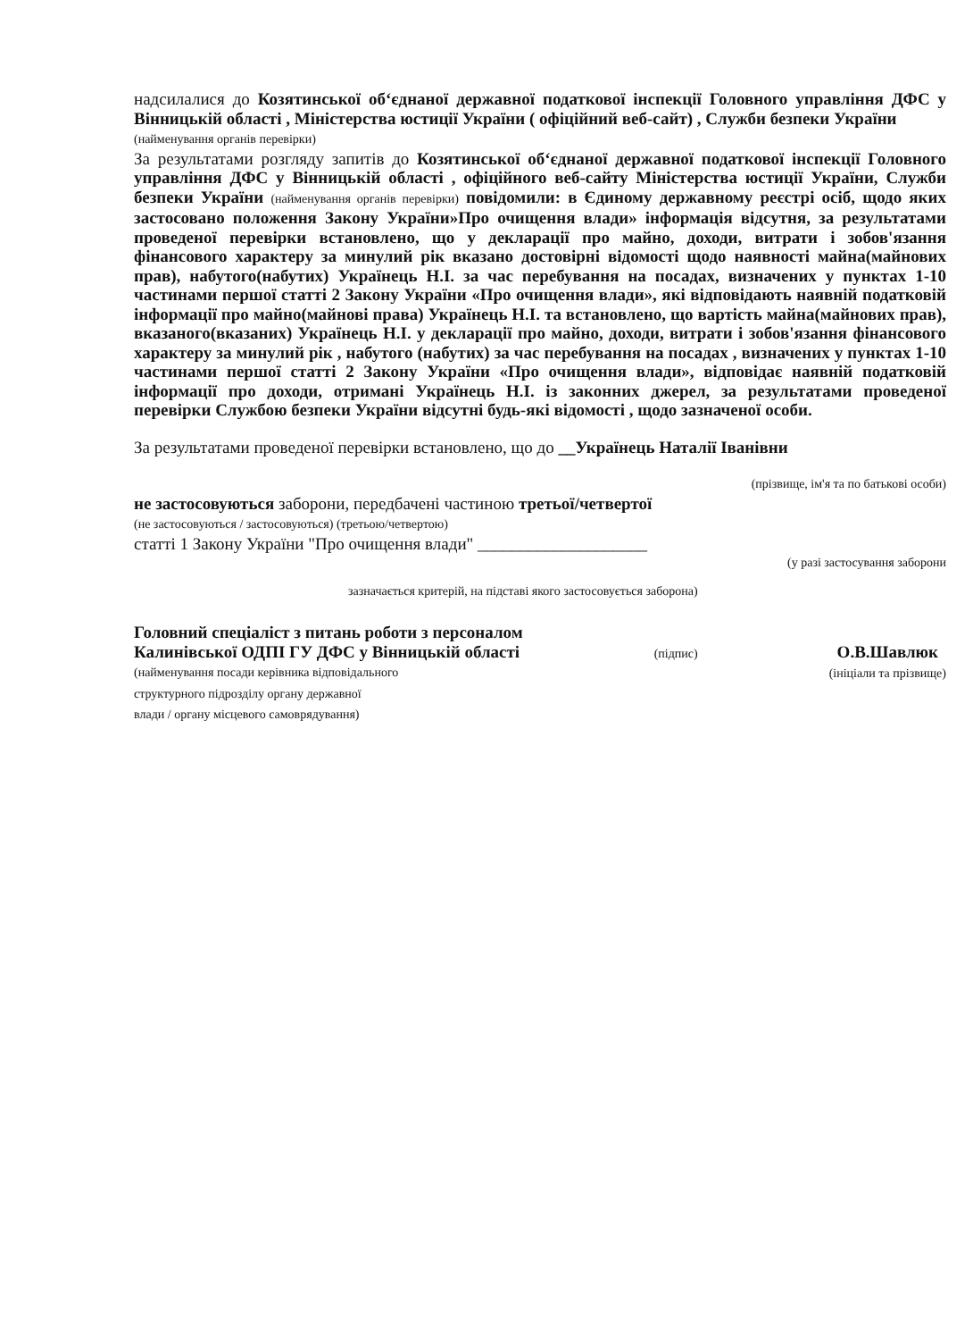надсилалися до Козятинської об‘єднаної державної податкової інспекції Головного управління ДФС у Вінницькій області , Міністерства юстиції України ( офіційний веб-сайт) , Служби безпеки України
(найменування органів перевірки)
За результатами розгляду запитів до Козятинської об‘єднаної державної податкової інспекції Головного управління ДФС у Вінницькій області , офіційного веб-сайту Міністерства юстиції України, Служби безпеки України (найменування органів перевірки) повідомили: в Єдиному державному реєстрі осіб, щодо яких застосовано положення Закону України»Про очищення влади» інформація відсутня, за результатами проведеної перевірки встановлено, що у декларації про майно, доходи, витрати і зобов'язання фінансового характеру за минулий рік вказано достовірні відомості щодо наявності майна(майнових прав), набутого(набутих) Українець Н.І. за час перебування на посадах, визначених у пунктах 1-10 частинами першої статті 2 Закону України «Про очищення влади», які відповідають наявній податковій інформації про майно(майнові права) Українець Н.І. та встановлено, що вартість майна(майнових прав), вказаного(вказаних) Українець Н.І. у декларації про майно, доходи, витрати і зобов'язання фінансового характеру за минулий рік , набутого (набутих) за час перебування на посадах , визначених у пунктах 1-10 частинами першої статті 2 Закону України «Про очищення влади», відповідає наявній податковій інформації про доходи, отримані Українець Н.І. із законних джерел, за результатами проведеної перевірки Службою безпеки України відсутні будь-які відомості , щодо зазначеної особи.
За результатами проведеної перевірки встановлено, що до __Українець Наталії Іванівни
(прізвище, ім'я та по батькові особи)
не застосовуються заборони, передбачені частиною третьої/четвертої
(не застосовуються / застосовуються) (третьою/четвертою)
статті 1 Закону України "Про очищення влади" ____________________
(у разі застосування заборони
зазначається критерій, на підставі якого застосовується заборона)
Головний спеціаліст з питань роботи з персоналом
Калинівської ОДПІ ГУ ДФС у Вінницькій області
(найменування посади керівника відповідального
структурного підрозділу органу державної
влади / органу місцевого самоврядування)
(підпис)
О.В.Шавлюк
(ініціали та прізвище)